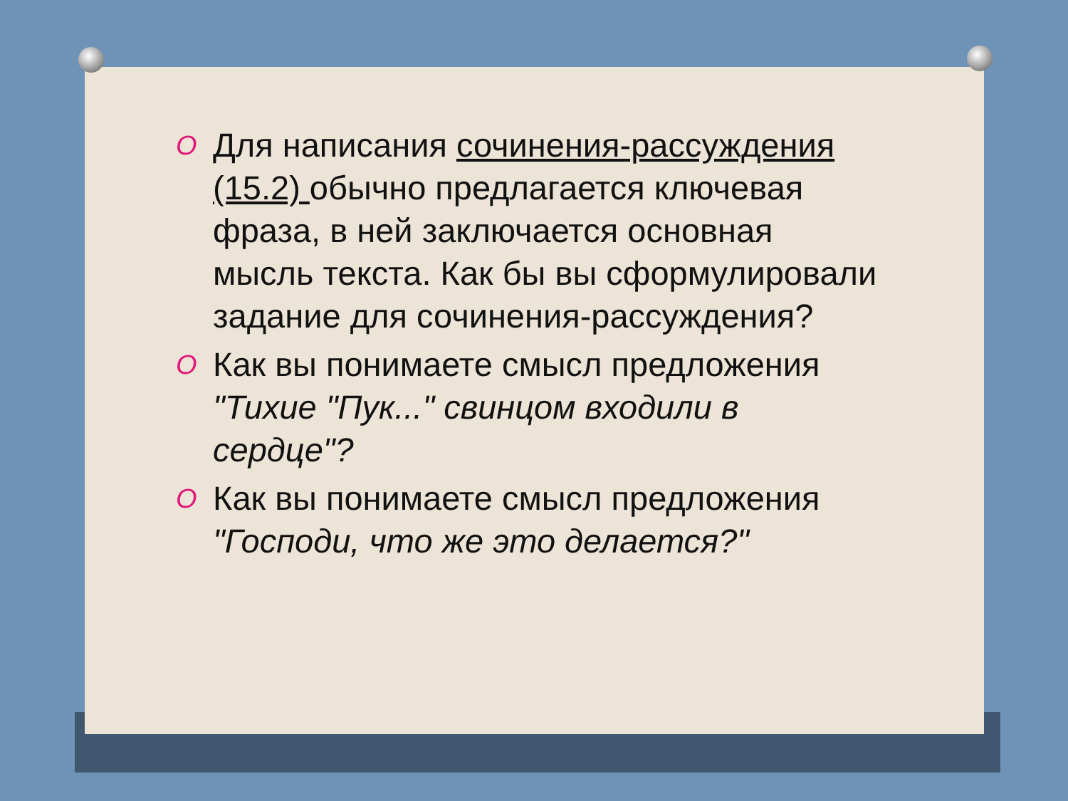O Для написания сочинения-рассуждения (15.2) обычно предлагается ключевая фраза, в ней заключается основная мысль текста. Как бы вы сформулировали задание для сочинения-рассуждения?
O Как вы понимаете смысл предложения "Тихие "Пук..." свинцом входили в сердце"?
O Как вы понимаете смысл предложения "Господи, что же это делается?"